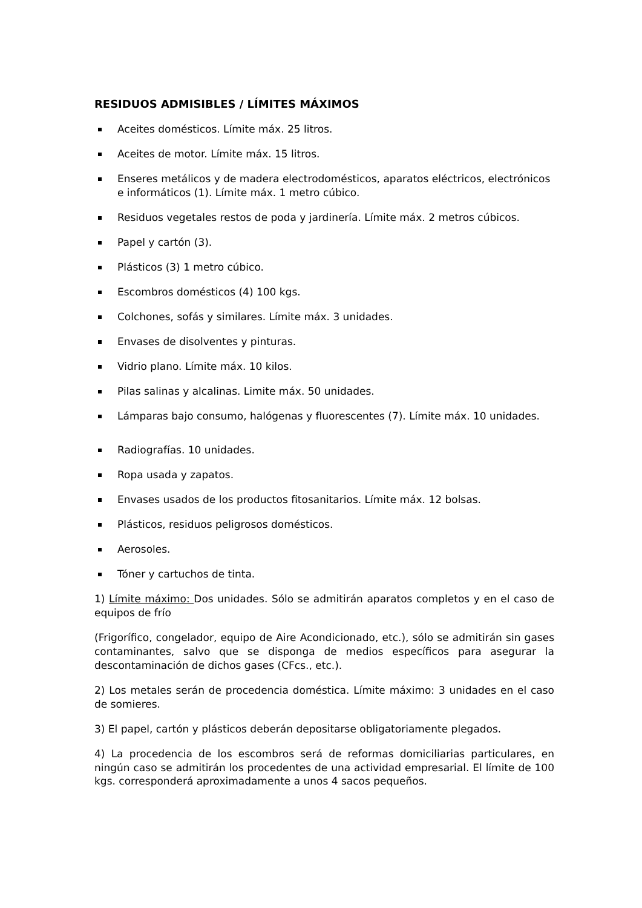RESIDUOS ADMISIBLES / LÍMITES MÁXIMOS
Aceites domésticos. Límite máx. 25 litros.
Aceites de motor. Límite máx. 15 litros.
Enseres metálicos y de madera electrodomésticos, aparatos eléctricos, electrónicos e informáticos (1). Límite máx. 1 metro cúbico.
Residuos vegetales restos de poda y jardinería. Límite máx. 2 metros cúbicos.
Papel y cartón (3).
Plásticos (3) 1 metro cúbico.
Escombros domésticos (4) 100 kgs.
Colchones, sofás y similares. Límite máx. 3 unidades.
Envases de disolventes y pinturas.
Vidrio plano. Límite máx. 10 kilos.
Pilas salinas y alcalinas. Limite máx. 50 unidades.
Lámparas bajo consumo, halógenas y fluorescentes (7). Límite máx. 10 unidades.
Radiografías. 10 unidades.
Ropa usada y zapatos.
Envases usados de los productos fitosanitarios. Límite máx. 12 bolsas.
Plásticos, residuos peligrosos domésticos.
Aerosoles.
Tóner y cartuchos de tinta.
1) Límite máximo: Dos unidades. Sólo se admitirán aparatos completos y en el caso de equipos de frío
(Frigorífico, congelador, equipo de Aire Acondicionado, etc.), sólo se admitirán sin gases contaminantes, salvo que se disponga de medios específicos para asegurar la descontaminación de dichos gases (CFcs., etc.).
2) Los metales serán de procedencia doméstica. Límite máximo: 3 unidades en el caso de somieres.
3) El papel, cartón y plásticos deberán depositarse obligatoriamente plegados.
4) La procedencia de los escombros será de reformas domiciliarias particulares, en ningún caso se admitirán los procedentes de una actividad empresarial. El límite de 100 kgs. corresponderá aproximadamente a unos 4 sacos pequeños.